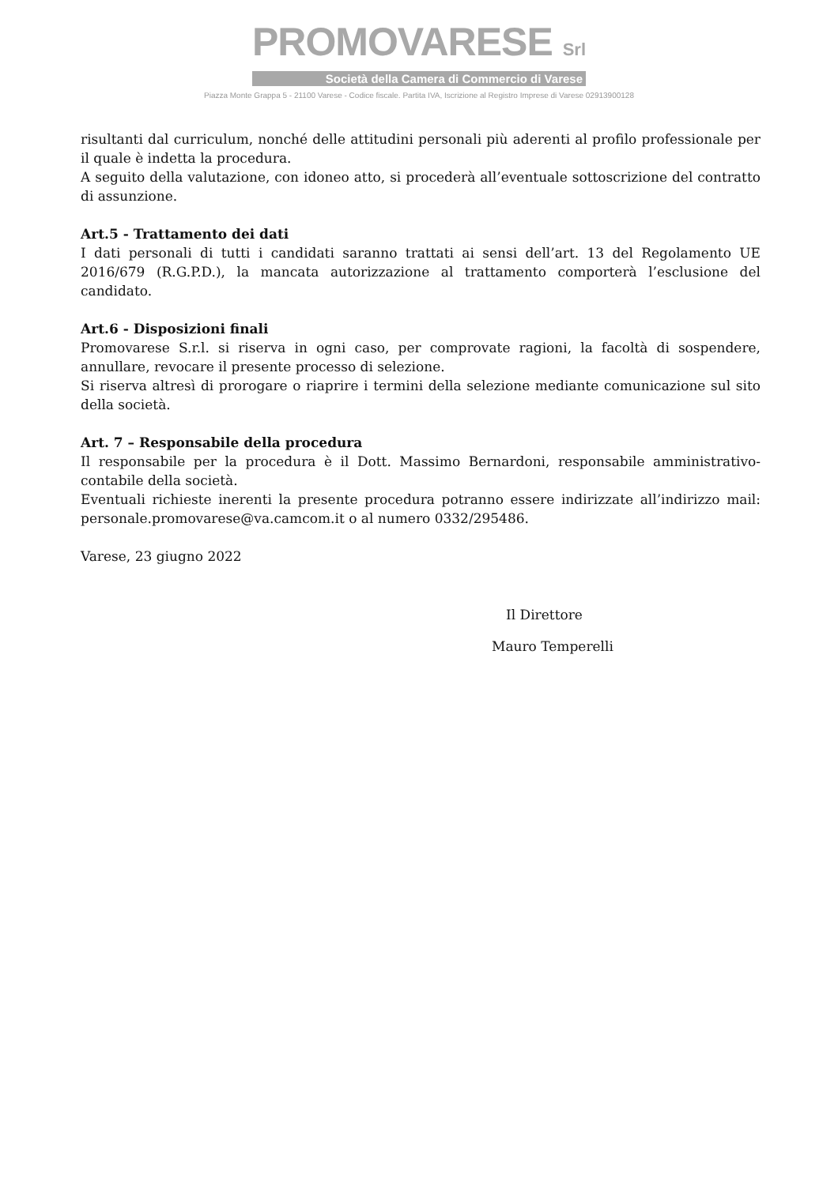PROMOVARESE Srl
Società della Camera di Commercio di Varese
Piazza Monte Grappa 5 - 21100 Varese - Codice fiscale. Partita IVA, Iscrizione al Registro Imprese di Varese 02913900128
risultanti dal curriculum, nonché delle attitudini personali più aderenti al profilo professionale per il quale è indetta la procedura.
A seguito della valutazione, con idoneo atto, si procederà all’eventuale sottoscrizione del contratto di assunzione.
Art.5 - Trattamento dei dati
I dati personali di tutti i candidati saranno trattati ai sensi dell’art. 13 del Regolamento UE 2016/679 (R.G.P.D.), la mancata autorizzazione al trattamento comporterà l’esclusione del candidato.
Art.6 - Disposizioni finali
Promovarese S.r.l. si riserva in ogni caso, per comprovate ragioni, la facoltà di sospendere, annullare, revocare il presente processo di selezione.
Si riserva altresì di prorogare o riaprire i termini della selezione mediante comunicazione sul sito della società.
Art. 7 – Responsabile della procedura
Il responsabile per la procedura è il Dott. Massimo Bernardoni, responsabile amministrativo-contabile della società.
Eventuali richieste inerenti la presente procedura potranno essere indirizzate all’indirizzo mail: personale.promovarese@va.camcom.it o al numero 0332/295486.
Varese, 23 giugno 2022
Il Direttore
Mauro Temperelli